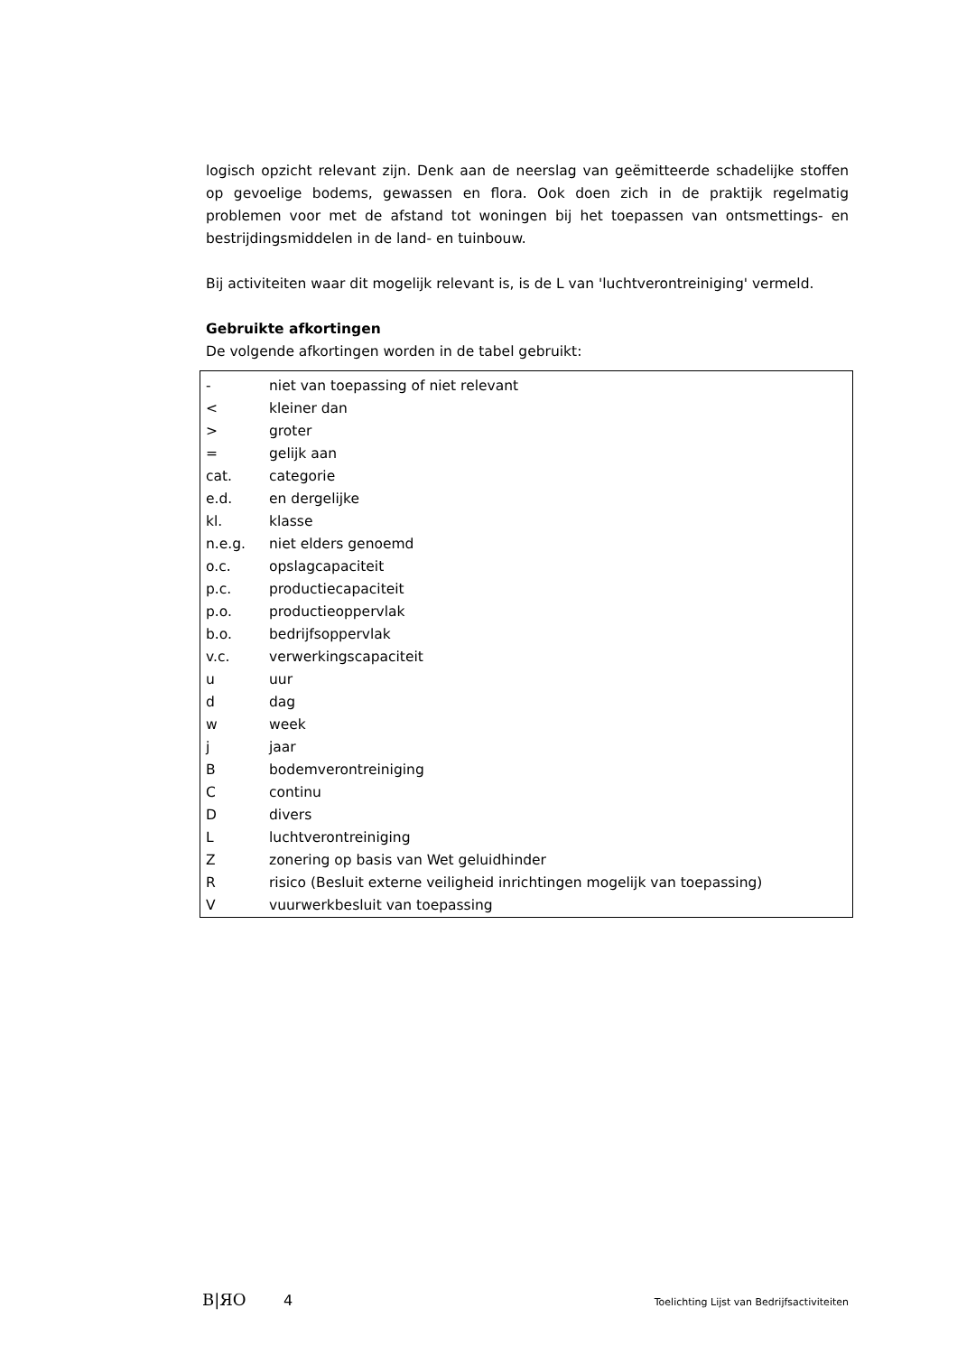logisch opzicht relevant zijn. Denk aan de neerslag van geëmitteerde schadelijke stoffen op gevoelige bodems, gewassen en flora. Ook doen zich in de praktijk regelmatig problemen voor met de afstand tot woningen bij het toepassen van ontsmettings- en bestrijdingsmiddelen in de land- en tuinbouw.
Bij activiteiten waar dit mogelijk relevant is, is de L van 'luchtverontreiniging' vermeld.
Gebruikte afkortingen
De volgende afkortingen worden in de tabel gebruikt:
| - | niet van toepassing of niet relevant |
| < | kleiner dan |
| > | groter |
| = | gelijk aan |
| cat. | categorie |
| e.d. | en dergelijke |
| kl. | klasse |
| n.e.g. | niet elders genoemd |
| o.c. | opslagcapaciteit |
| p.c. | productiecapaciteit |
| p.o. | productieoppervlak |
| b.o. | bedrijfsoppervlak |
| v.c. | verwerkingscapaciteit |
| u | uur |
| d | dag |
| w | week |
| j | jaar |
| B | bodemverontreiniging |
| C | continu |
| D | divers |
| L | luchtverontreiniging |
| Z | zonering op basis van Wet geluidhinder |
| R | risico (Besluit externe veiligheid inrichtingen mogelijk van toepassing) |
| V | vuurwerkbesluit van toepassing |
B|ЯO 4 Toelichting Lijst van Bedrijfsactiviteiten